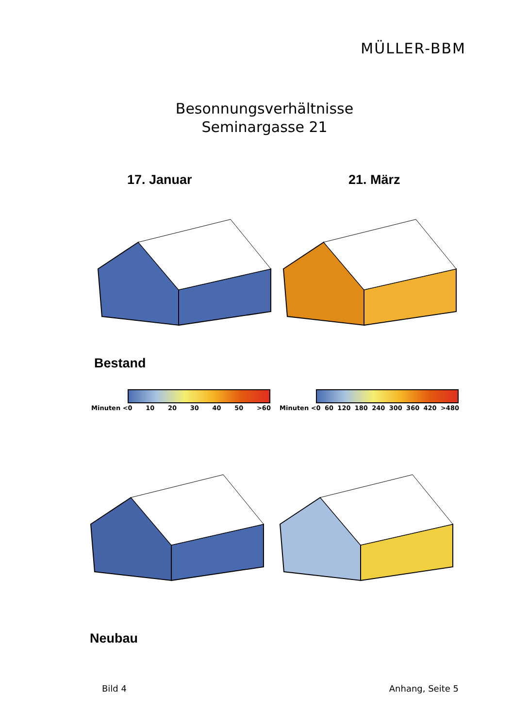MÜLLER-BBM
Besonnungsverhältnisse
Seminargasse 21
17. Januar 21. März
Bestand
Minuten <0 10 20 30 40 50 >60 Minuten <0 60 120 180 240 300 360 420 >480
Neubau
Bild 4 Anhang, Seite 5